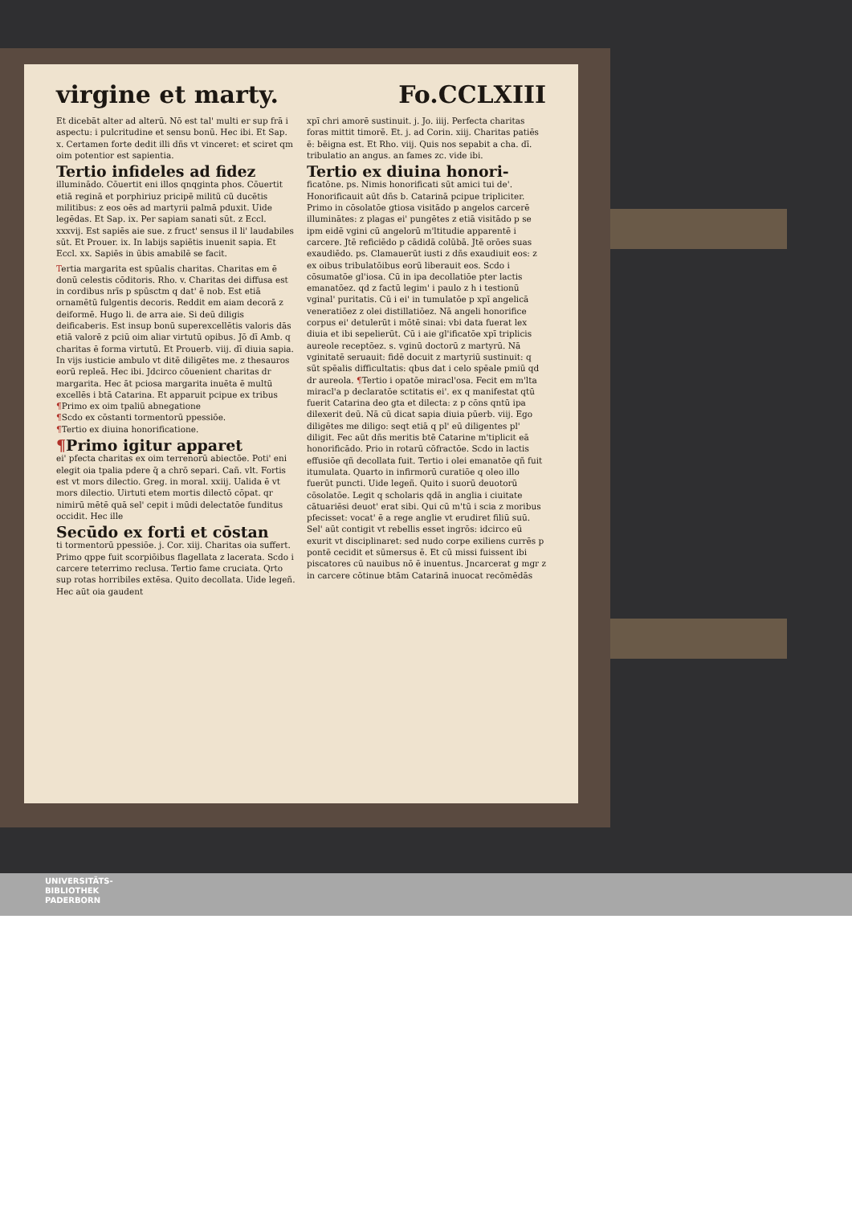virgine et marty. Fo.CCLXIII
Et dicebāt alter ad alterū. Nō est tal' multi er sup frā i aspectu: i pulcritudine et sensu bonū. Hec ibi. Et Sap. x. Certamen forte dedit illi dñs vt vinceret: et sciret qm oim potentior est sapientia.
Tertio infideles ad fidez
illuminādo. Cōuertit eni illos qnqginta phos. Cōuertit etiā reginā et porphiriuz pricipē militū cū ducētis militibus: z eos oēs ad martyrii palmā pduxit. Uide legēdas. Et Sap. ix. Per sapiam sanati sūt. z Eccl. xxxvij. Est sapiēs aie sue. z fruct' sensus il li' laudabiles sūt. Et Prouer. ix. In labijs sapiētis inuenit sapia. Et Eccl. xx. Sapiēs in ūbis amabilē se facit.
Tertia margarita est spūalis charitas. Charitas em ē donū celestis cōditoris. Rho. v. Charitas dei diffusa est in cordibus nrīs p spūsctm q dat' ē nob. Est etiā ornamētū fulgentis decoris. Reddit em aiam decorā z deiformē. Hugo li. de arra aie. Si deū diligis deificaberis. Est insup bonū superexcellētis valoris dās etiā valorē z pciū oim aliar virtutū opibus. Jō dī Amb. q charitas ē forma virtutū. Et Prouerb. viij. dī diuia sapia. In vijs iusticie ambulo vt ditē diligētes me. z thesauros eorū repleā. Hec ibi. Jdcirco cōuenient charitas dr margarita. Hec āt pciosa margarita inuēta ē multū excellēs i btā Catarina. Et apparuit pcipue ex tribus
¶Primo ex oim tpaliū abnegatione
¶Scdo ex cōstanti tormentorū ppessiōe.
¶Tertio ex diuina honorificatione.
¶Primo igitur apparet
ei' pfecta charitas ex oim terrenorū abiectōe. Poti' eni elegit oia tpalia pdere q̄ a chrō separi. Cañ. vlt. Fortis est vt mors dilectio. Greg. in moral. xxiij. Ualida ē vt mors dilectio. Uirtuti etem mortis dilectō cōpat. qr nimirū mētē quā sel' cepit i mūdi delectatōe funditus occidit. Hec ille
Secūdo ex forti et cōstan
ti tormentorū ppessiōe. j. Cor. xiij. Charitas oia suffert. Primo qppe fuit scorpiōibus flagellata z lacerata. Scdo i carcere teterrimo reclusa. Tertio fame cruciata. Qrto sup rotas horribiles extēsa. Quito decollata. Uide legeñ. Hec aūt oia gaudent
xpī chri amorē sustinuit. j. Jo. iiij. Perfecta charitas foras mittit timorē. Et. j. ad Corin. xiij. Charitas patiēs ē: bēigna est. Et Rho. viij. Quis nos sepabit a cha. dī. tribulatio an angus. an fames zc. vide ibi.
Tertio ex diuina honori-
ficatōne. ps. Nimis honorificati sūt amici tui de'. Honorificauit aūt dñs b. Catarinā pcipue tripliciter. Primo in cōsolatōe gtiosa visitādo p angelos carcerē illuminātes: z plagas ei' pungētes z etiā visitādo p se ipm eidē vgini cū angelorū m'ltitudie apparentē i carcere. Jtē reficiēdo p cādidā colūbā. Jtē orōes suas exaudiēdo. ps. Clamauerūt iusti z dñs exaudiuit eos: z ex oibus tribulatōibus eorū liberauit eos. Scdo i cōsumatōe gl'iosa. Cū in ipa decollatiōe pter lactis emanatōez. qd z factū legim' i paulo z h i testionū vginal' puritatis. Cū i ei' in tumulatōe p xpī angelicā veneratiōez z olei distillatiōez. Nā angeli honorifice corpus ei' detulerūt i mōtē sinai: vbi data fuerat lex diuia et ibi sepelierūt. Cū i aie gl'ificatōe xpī triplicis aureole receptōez. s. vginū doctorū z martyrū. Nā vginitatē seruauit: fidē docuit z martyriū sustinuit: q sūt spēalis difficultatis: qbus dat i celo spēale pmiū qd dr aureola. ¶Tertio i opatōe miracl'osa. Fecit em m'lta miracl'a p declaratōe sctitatis ei'. ex q manifestat qtū fuerit Catarina deo gta et dilecta: z p cōns qntū ipa dilexerit deū. Nā cū dicat sapia diuia pūerb. viij. Ego diligētes me diligo: seqt etiā q pl' eū diligentes pl' diligit. Fec aūt dñs meritis btē Catarine m'tiplicit eā honorificādo. Prio in rotarū cōfractōe. Scdo in lactis effusiōe qñ decollata fuit. Tertio i olei emanatōe qñ fuit itumulata. Quarto in infirmorū curatiōe q oleo illo fuerūt puncti. Uide legeñ. Quito i suorū deuotorū cōsolatōe. Legit q scholaris qdā in anglia i ciuitate cātuariēsi deuot' erat sibi. Qui cū m'tū i scia z moribus pfecisset: vocat' ē a rege anglie vt erudiret filiū suū. Sel' aūt contigit vt rebellis esset ingrōs: idcirco eū exurit vt disciplinaret: sed nudo corpe exiliens currēs p pontē cecidit et sūmersus ē. Et cū missi fuissent ibi piscatores cū nauibus nō ē inuentus. Jncarcerat g mgr z in carcere cōtinue btām Catarinā inuocat recōmēdās
UNIVERSITÄTS-
BIBLIOTHEK
PADERBORN